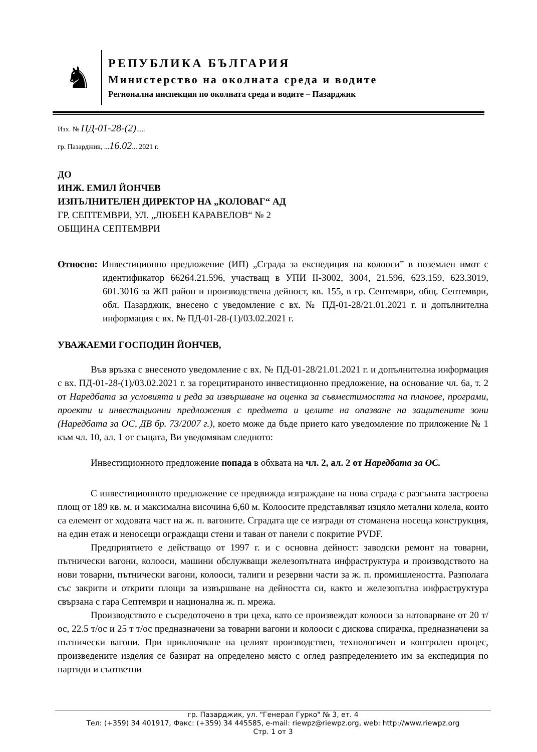♞
РЕПУБЛИКА БЪЛГАРИЯ
Министерство на околната среда и водите
Регионална инспекция по околната среда и водите – Пазарджик
Изх. № ПД-01-28-(2).....
гр. Пазарджик, ...16.02... 2021 г.
ДО
ИНЖ. ЕМИЛ ЙОНЧЕВ
ИЗПЪЛНИТЕЛЕН ДИРЕКТОР НА „КОЛОВАГ“ АД
ГР. СЕПТЕМВРИ, УЛ. „ЛЮБЕН КАРАВЕЛОВ“ № 2
ОБЩИНА СЕПТЕМВРИ
Относно: Инвестиционно предложение (ИП) „Сграда за експедиция на колооси” в поземлен имот с идентификатор 66264.21.596, участващ в УПИ II-3002, 3004, 21.596, 623.159, 623.3019, 601.3016 за ЖП район и производствена дейност, кв. 155, в гр. Септември, общ. Септември, обл. Пазарджик, внесено с уведомление с вх. № ПД-01-28/21.01.2021 г. и допълнителна информация с вх. № ПД-01-28-(1)/03.02.2021 г.
УВАЖАЕМИ ГОСПОДИН ЙОНЧЕВ,
Във връзка с внесеното уведомление с вх. № ПД-01-28/21.01.2021 г. и допълнителна информация с вх. ПД-01-28-(1)/03.02.2021 г. за горецитираното инвестиционно предложение, на основание чл. 6а, т. 2 от Наредбата за условията и реда за извършване на оценка за съвместимостта на планове, програми, проекти и инвестиционни предложения с предмета и целите на опазване на защитените зони (Наредбата за ОС, ДВ бр. 73/2007 г.), което може да бъде прието като уведомление по приложение № 1 към чл. 10, ал. 1 от същата, Ви уведомявам следното:
Инвестиционното предложение попада в обхвата на чл. 2, ал. 2 от Наредбата за ОС.
С инвестиционното предложение се предвижда изграждане на нова сграда с разгъната застроена площ от 189 кв. м. и максимална височина 6,60 м. Колоосите представляват изцяло метални колела, които са елемент от ходовата част на ж. п. вагоните. Сградата ще се изгради от стоманена носеща конструкция, на един етаж и неносещи ограждащи стени и таван от панели с покритие PVDF.
Предприятието е действащо от 1997 г. и с основна дейност: заводски ремонт на товарни, пътнически вагони, колооси, машини обслужващи железопътната инфраструктура и производството на нови товарни, пътнически вагони, колооси, талиги и резервни части за ж. п. промишлеността. Разполага със закрити и открити площи за извършване на дейността си, както и железопътна инфраструктура свързана с гара Септември и национална ж. п. мрежа.
Производството е съсредоточено в три цеха, като се произвеждат колооси за натоварване от 20 т/ос, 22.5 т/ос и 25 т т/ос предназначени за товарни вагони и колооси с дискова спирачка, предназначени за пътнически вагони. При приключване на целият производствен, технологичен и контролен процес, произведените изделия се базират на определено място с оглед разпределението им за експедиция по партиди и съответни
гр. Пазарджик, ул. "Генерал Гурко" № 3, ет. 4
Тел: (+359) 34 401917, Факс: (+359) 34 445585, e-mail: riewpz@riewpz.org, web: http://www.riewpz.org
Стр. 1 от 3